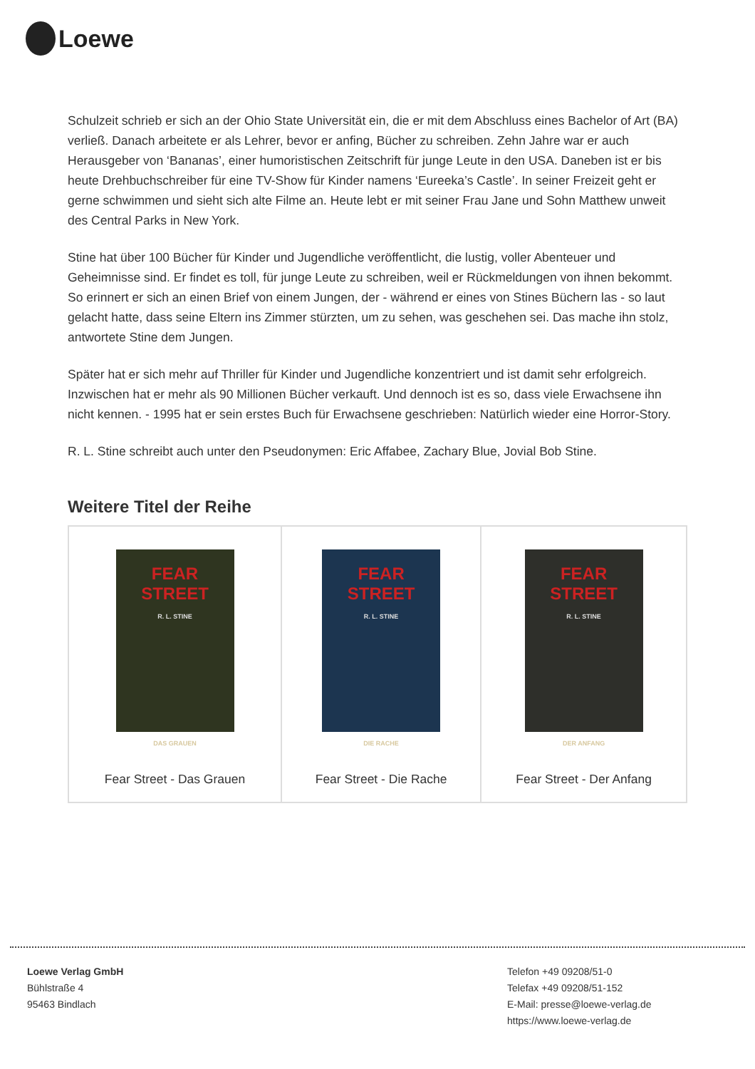Loewe
Schulzeit schrieb er sich an der Ohio State Universität ein, die er mit dem Abschluss eines Bachelor of Art (BA) verließ. Danach arbeitete er als Lehrer, bevor er anfing, Bücher zu schreiben. Zehn Jahre war er auch Herausgeber von ‘Bananas’, einer humoristischen Zeitschrift für junge Leute in den USA. Daneben ist er bis heute Drehbuchschreiber für eine TV-Show für Kinder namens ‘Eureeka’s Castle’. In seiner Freizeit geht er gerne schwimmen und sieht sich alte Filme an. Heute lebt er mit seiner Frau Jane und Sohn Matthew unweit des Central Parks in New York.
Stine hat über 100 Bücher für Kinder und Jugendliche veröffentlicht, die lustig, voller Abenteuer und Geheimnisse sind. Er findet es toll, für junge Leute zu schreiben, weil er Rückmeldungen von ihnen bekommt. So erinnert er sich an einen Brief von einem Jungen, der - während er eines von Stines Büchern las - so laut gelacht hatte, dass seine Eltern ins Zimmer stürzten, um zu sehen, was geschehen sei. Das mache ihn stolz, antwortete Stine dem Jungen.
Später hat er sich mehr auf Thriller für Kinder und Jugendliche konzentriert und ist damit sehr erfolgreich. Inzwischen hat er mehr als 90 Millionen Bücher verkauft. Und dennoch ist es so, dass viele Erwachsene ihn nicht kennen. - 1995 hat er sein erstes Buch für Erwachsene geschrieben: Natürlich wieder eine Horror-Story.
R. L. Stine schreibt auch unter den Pseudonymen: Eric Affabee, Zachary Blue, Jovial Bob Stine.
Weitere Titel der Reihe
| FEAR STREET R. L. STINE DAS GRAUEN Fear Street - Das Grauen | FEAR STREET R. L. STINE DIE RACHE Fear Street - Die Rache | FEAR STREET R. L. STINE DER ANFANG Fear Street - Der Anfang |
Loewe Verlag GmbH
Bühlstraße 4
95463 Bindlach
Telefon +49 09208/51-0
Telefax +49 09208/51-152
E-Mail: presse@loewe-verlag.de
https://www.loewe-verlag.de